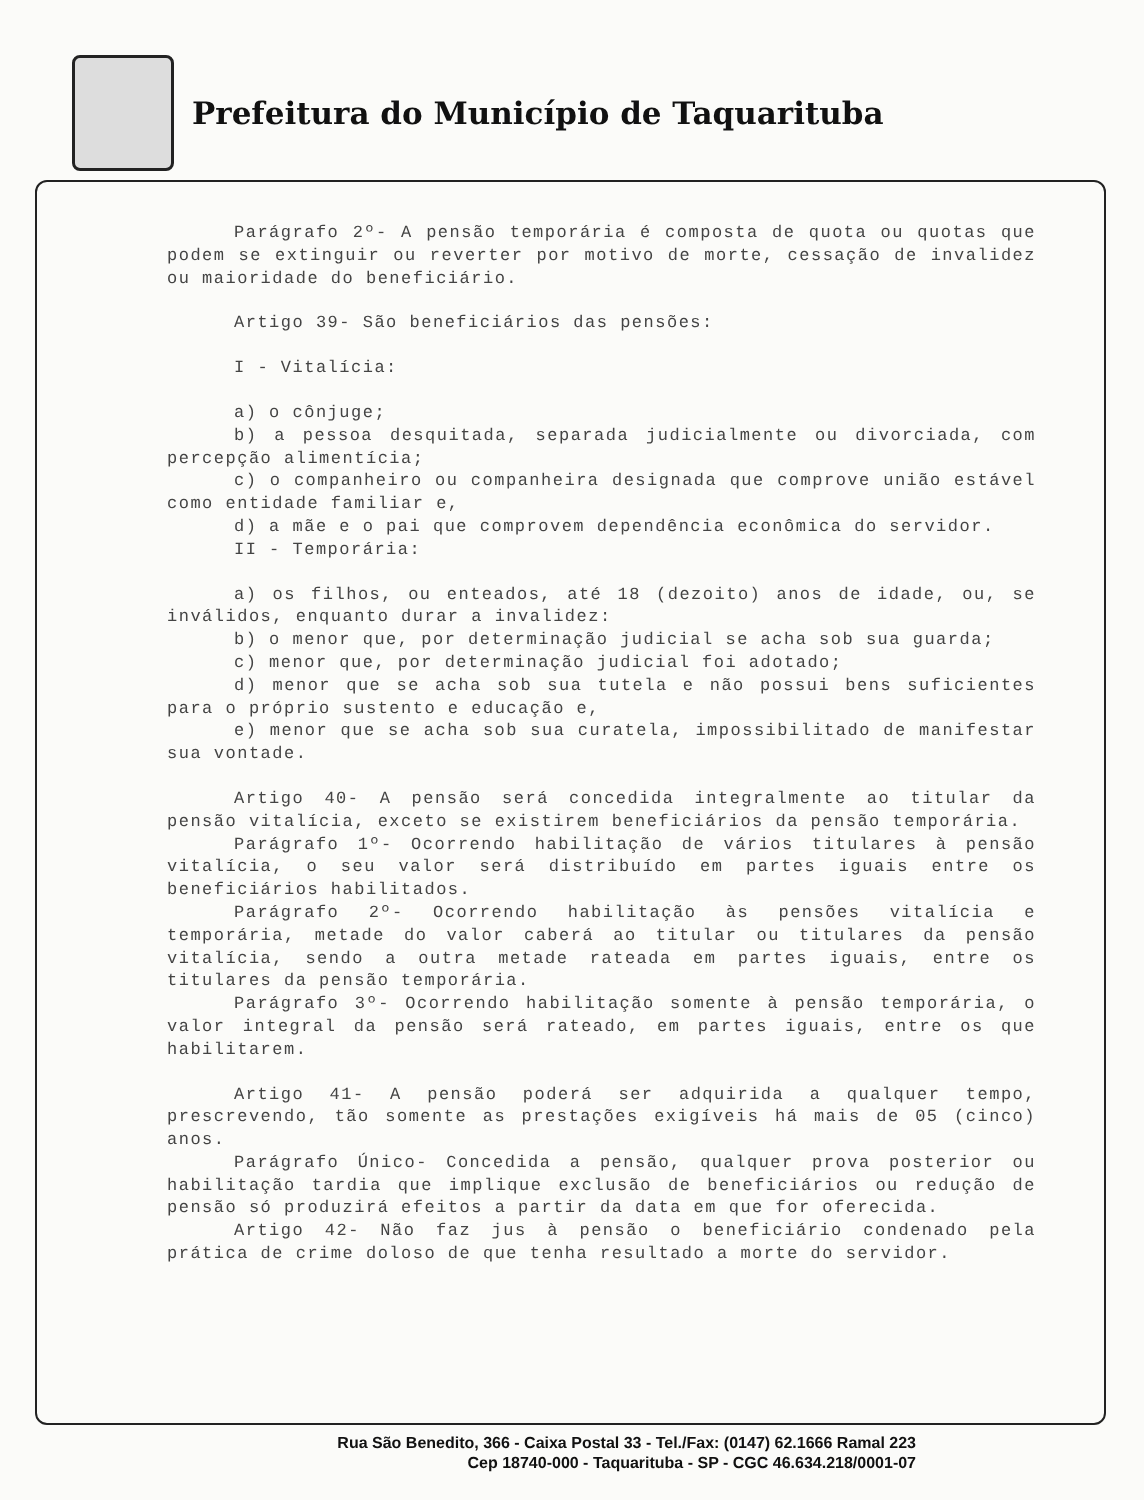Prefeitura do Município de Taquarituba
Parágrafo 2º- A pensão temporária é composta de quota ou quotas que podem se extinguir ou reverter por motivo de morte, cessação de invalidez ou maioridade do beneficiário.
Artigo 39- São beneficiários das pensões:
I - Vitalícia:
a) o cônjuge;
b) a pessoa desquitada, separada judicialmente ou divorciada, com percepção alimentícia;
c) o companheiro ou companheira designada que comprove união estável como entidade familiar e,
d) a mãe e o pai que comprovem dependência econômica do servidor.
II - Temporária:
a) os filhos, ou enteados, até 18 (dezoito) anos de idade, ou, se inválidos, enquanto durar a invalidez:
b) o menor que, por determinação judicial se acha sob sua guarda;
c) menor que, por determinação judicial foi adotado;
d) menor que se acha sob sua tutela e não possui bens suficientes para o próprio sustento e educação e,
e) menor que se acha sob sua curatela, impossibilitado de manifestar sua vontade.
Artigo 40- A pensão será concedida integralmente ao titular da pensão vitalícia, exceto se existirem beneficiários da pensão temporária.
Parágrafo 1º- Ocorrendo habilitação de vários titulares à pensão vitalícia, o seu valor será distribuído em partes iguais entre os beneficiários habilitados.
Parágrafo 2º- Ocorrendo habilitação às pensões vitalícia e temporária, metade do valor caberá ao titular ou titulares da pensão vitalícia, sendo a outra metade rateada em partes iguais, entre os titulares da pensão temporária.
Parágrafo 3º- Ocorrendo habilitação somente à pensão temporária, o valor integral da pensão será rateado, em partes iguais, entre os que habilitarem.
Artigo 41- A pensão poderá ser adquirida a qualquer tempo, prescrevendo, tão somente as prestações exigíveis há mais de 05 (cinco) anos.
Parágrafo Único- Concedida a pensão, qualquer prova posterior ou habilitação tardia que implique exclusão de beneficiários ou redução de pensão só produzirá efeitos a partir da data em que for oferecida.
Artigo 42- Não faz jus à pensão o beneficiário condenado pela prática de crime doloso de que tenha resultado a morte do servidor.
Rua São Benedito, 366 - Caixa Postal 33 - Tel./Fax: (0147) 62.1666 Ramal 223
Cep 18740-000 - Taquarituba - SP - CGC 46.634.218/0001-07